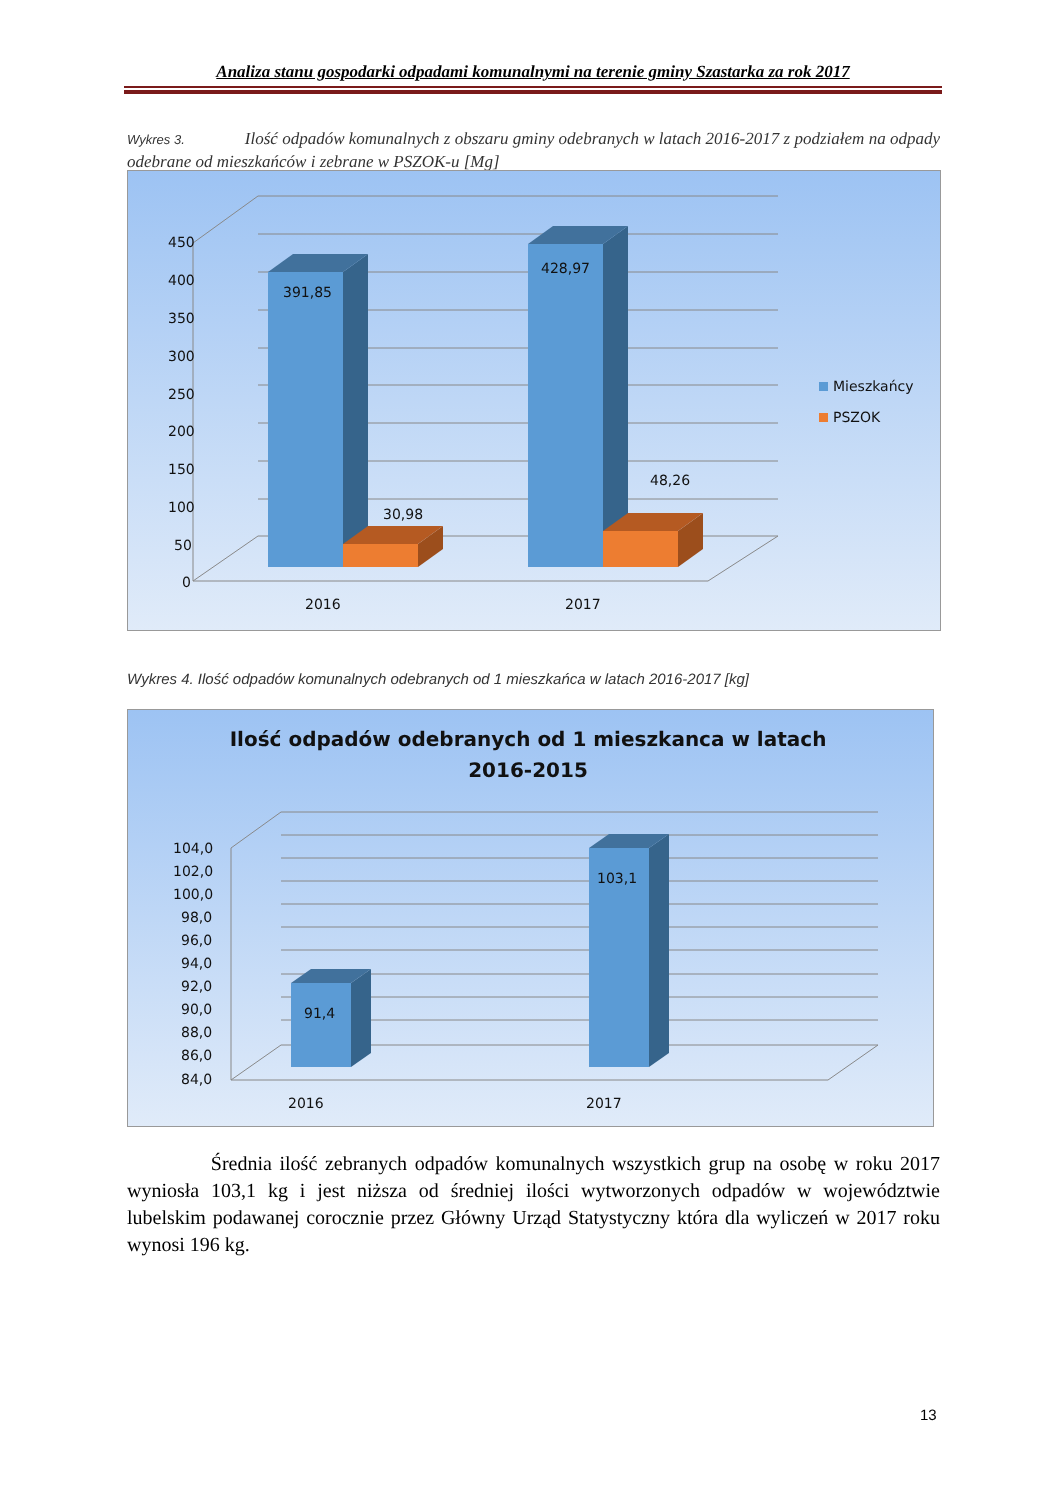Analiza stanu gospodarki odpadami komunalnymi na terenie gminy Szastarka za rok 2017
Wykres 3. Ilość odpadów komunalnych z obszaru gminy odebranych w latach 2016-2017 z podziałem na odpady odebrane od mieszkańców i zebrane w PSZOK-u [Mg]
450
400
350
300
250
200
150
100
50
0
391,85
30,98
428,97
48,26
2016
2017
Mieszkańcy
PSZOK
Wykres 4. Ilość odpadów komunalnych odebranych od 1 mieszkańca w latach 2016-2017 [kg]
Ilość odpadów odebranych od 1 mieszkanca w latach
2016-2015
104,0
102,0
100,0
98,0
96,0
94,0
92,0
90,0
88,0
86,0
84,0
91,4
103,1
2016
2017
Średnia ilość zebranych odpadów komunalnych wszystkich grup na osobę w roku 2017 wyniosła 103,1 kg i jest niższa od średniej ilości wytworzonych odpadów w województwie lubelskim podawanej corocznie przez Główny Urząd Statystyczny która dla wyliczeń w 2017 roku wynosi 196 kg.
13